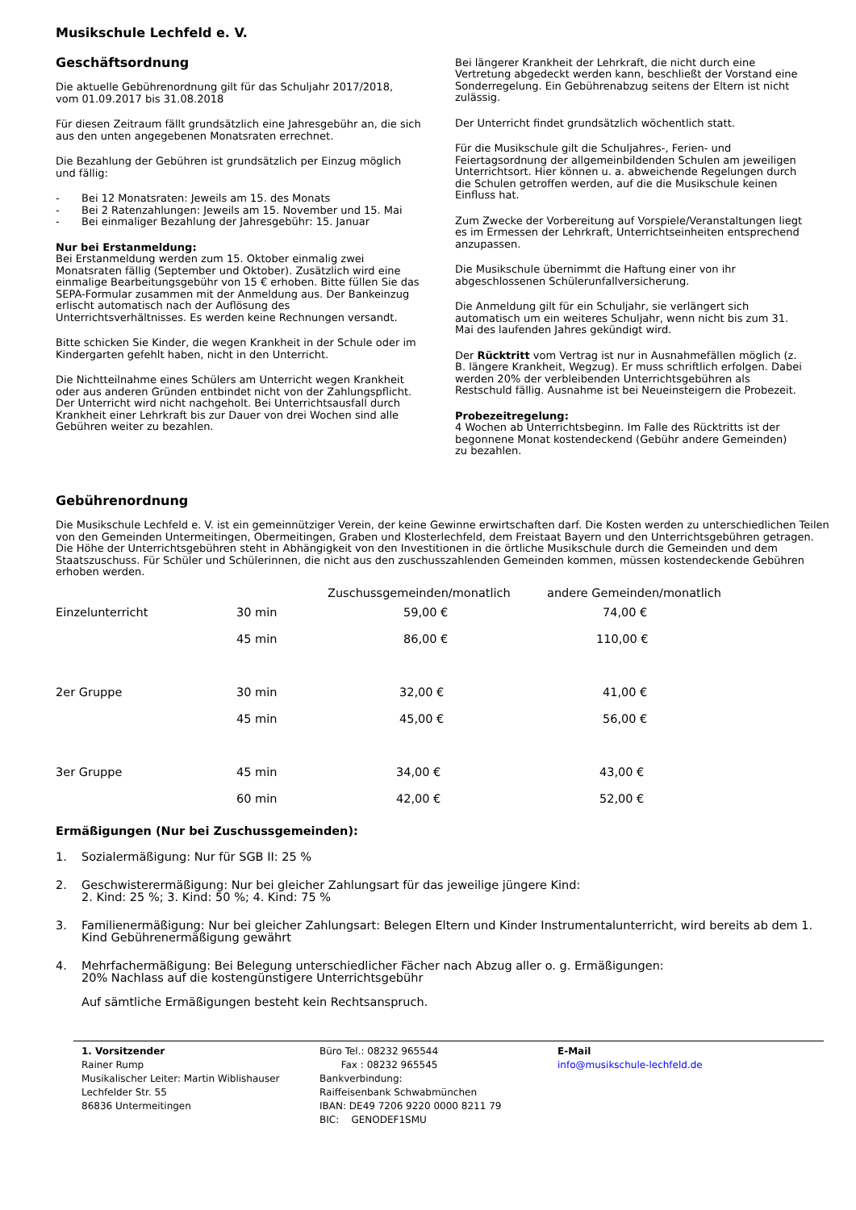Musikschule Lechfeld e. V.
Geschäftsordnung
Die aktuelle Gebührenordnung gilt für das Schuljahr 2017/2018,
vom 01.09.2017 bis 31.08.2018
Für diesen Zeitraum fällt grundsätzlich eine Jahresgebühr an, die sich aus den unten angegebenen Monatsraten errechnet.
Die Bezahlung der Gebühren ist grundsätzlich per Einzug möglich und fällig:
- Bei 12 Monatsraten: Jeweils am 15. des Monats
- Bei 2 Ratenzahlungen: Jeweils am 15. November und 15. Mai
- Bei einmaliger Bezahlung der Jahresgebühr: 15. Januar
Nur bei Erstanmeldung:
Bei Erstanmeldung werden zum 15. Oktober einmalig zwei Monatsraten fällig (September und Oktober). Zusätzlich wird eine einmalige Bearbeitungsgebühr von 15 € erhoben. Bitte füllen Sie das SEPA-Formular zusammen mit der Anmeldung aus. Der Bankeinzug erlischt automatisch nach der Auflösung des Unterrichtsverhältnisses. Es werden keine Rechnungen versandt.
Bitte schicken Sie Kinder, die wegen Krankheit in der Schule oder im Kindergarten gefehlt haben, nicht in den Unterricht.
Die Nichtteilnahme eines Schülers am Unterricht wegen Krankheit oder aus anderen Gründen entbindet nicht von der Zahlungspflicht. Der Unterricht wird nicht nachgeholt. Bei Unterrichtsausfall durch Krankheit einer Lehrkraft bis zur Dauer von drei Wochen sind alle Gebühren weiter zu bezahlen.
Bei längerer Krankheit der Lehrkraft, die nicht durch eine Vertretung abgedeckt werden kann, beschließt der Vorstand eine Sonderregelung. Ein Gebührenabzug seitens der Eltern ist nicht zulässig.
Der Unterricht findet grundsätzlich wöchentlich statt.
Für die Musikschule gilt die Schuljahres-, Ferien- und Feiertagsordnung der allgemeinbildenden Schulen am jeweiligen Unterrichtsort. Hier können u. a. abweichende Regelungen durch die Schulen getroffen werden, auf die die Musikschule keinen Einfluss hat.
Zum Zwecke der Vorbereitung auf Vorspiele/Veranstaltungen liegt es im Ermessen der Lehrkraft, Unterrichtseinheiten entsprechend anzupassen.
Die Musikschule übernimmt die Haftung einer von ihr abgeschlossenen Schülerunfallversicherung.
Die Anmeldung gilt für ein Schuljahr, sie verlängert sich automatisch um ein weiteres Schuljahr, wenn nicht bis zum 31. Mai des laufenden Jahres gekündigt wird.
Der Rücktritt vom Vertrag ist nur in Ausnahmefällen möglich (z. B. längere Krankheit, Wegzug). Er muss schriftlich erfolgen. Dabei werden 20% der verbleibenden Unterrichtsgebühren als Restschuld fällig. Ausnahme ist bei Neueinsteigern die Probezeit.
Probezeitregelung:
4 Wochen ab Unterrichtsbeginn. Im Falle des Rücktritts ist der begonnene Monat kostendeckend (Gebühr andere Gemeinden) zu bezahlen.
Gebührenordnung
Die Musikschule Lechfeld e. V. ist ein gemeinnütziger Verein, der keine Gewinne erwirtschaften darf. Die Kosten werden zu unterschiedlichen Teilen von den Gemeinden Untermeitingen, Obermeitingen, Graben und Klosterlechfeld, dem Freistaat Bayern und den Unterrichtsgebühren getragen. Die Höhe der Unterrichtsgebühren steht in Abhängigkeit von den Investitionen in die örtliche Musikschule durch die Gemeinden und dem Staatszuschuss. Für Schüler und Schülerinnen, die nicht aus den zuschusszahlenden Gemeinden kommen, müssen kostendeckende Gebühren erhoben werden.
| | | Zuschussgemeinden/monatlich | andere Gemeinden/monatlich |
| --- | --- | --- | --- |
| Einzelunterricht | 30 min | 59,00 € | 74,00 € |
| | 45 min | 86,00 € | 110,00 € |
| 2er Gruppe | 30 min | 32,00 € | 41,00 € |
| | 45 min | 45,00 € | 56,00 € |
| 3er Gruppe | 45 min | 34,00 € | 43,00 € |
| | 60 min | 42,00 € | 52,00 € |
Ermäßigungen (Nur bei Zuschussgemeinden):
1. Sozialermäßigung: Nur für SGB II: 25 %
2. Geschwisterermäßigung: Nur bei gleicher Zahlungsart für das jeweilige jüngere Kind:
2. Kind: 25 %; 3. Kind: 50 %; 4. Kind: 75 %
3. Familienermäßigung: Nur bei gleicher Zahlungsart: Belegen Eltern und Kinder Instrumentalunterricht, wird bereits ab dem 1. Kind Gebührenermäßigung gewährt
4. Mehrfachermäßigung: Bei Belegung unterschiedlicher Fächer nach Abzug aller o. g. Ermäßigungen:
20% Nachlass auf die kostengünstigere Unterrichtsgebühr
Auf sämtliche Ermäßigungen besteht kein Rechtsanspruch.
1. Vorsitzender
Rainer Rump
Musikalischer Leiter: Martin Wiblishauser
Lechfelder Str. 55
86836 Untermeitingen
Büro Tel.: 08232 965544
Fax : 08232 965545
Bankverbindung:
Raiffeisenbank Schwabmünchen
IBAN: DE49 7206 9220 0000 8211 79
BIC: GENODEF1SMU
E-Mail
info@musikschule-lechfeld.de